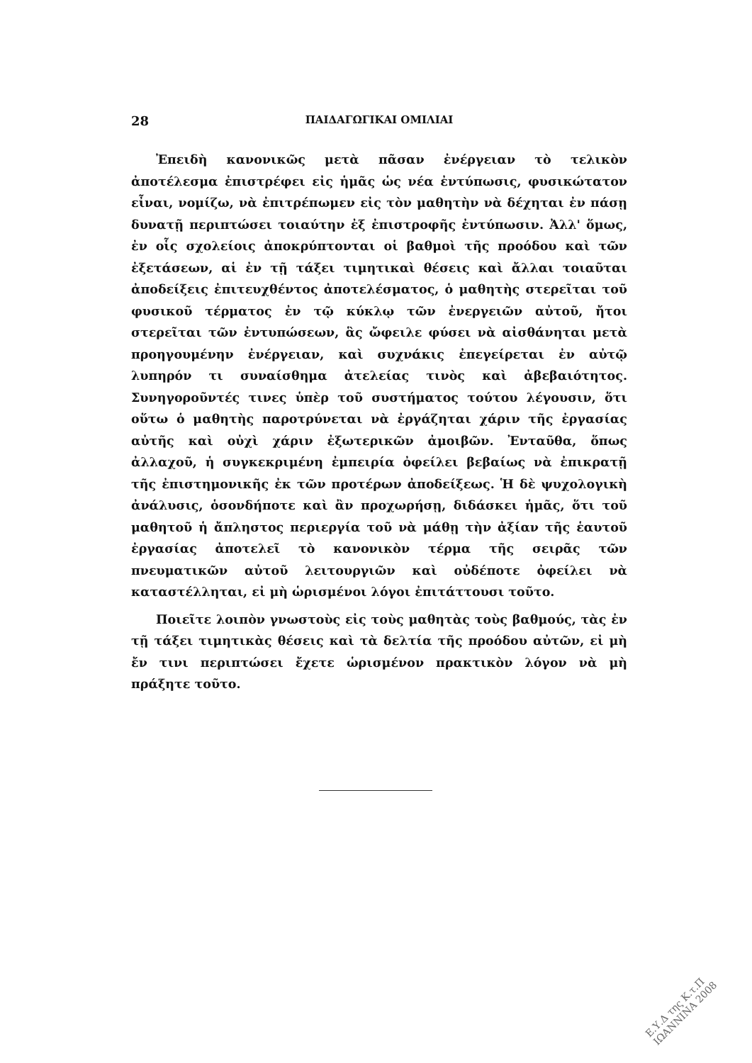28 ΠΑΙΔΑΓΩΓΙΚΑΙ ΟΜΙΛΙΑΙ
Ἐπειδὴ κανονικῶς μετὰ πᾶσαν ἐνέργειαν τὸ τελικὸν ἀποτέλεσμα ἐπιστρέφει εἰς ἡμᾶς ὡς νέα ἐντύπωσις, φυσικώτατον εἶναι, νομίζω, νὰ ἐπιτρέπωμεν εἰς τὸν μαθητὴν νὰ δέχηται ἐν πάσῃ δυνατῇ περιπτώσει τοιαύτην ἐξ ἐπιστροφῆς ἐντύπωσιν. Ἀλλ' ὅμως, ἐν οἷς σχολείοις ἀποκρύπτονται οἱ βαθμοὶ τῆς προόδου καὶ τῶν ἐξετάσεων, αἱ ἐν τῇ τάξει τιμητικαὶ θέσεις καὶ ἄλλαι τοιαῦται ἀποδείξεις ἐπιτευχθέντος ἀποτελέσματος, ὁ μαθητὴς στερεῖται τοῦ φυσικοῦ τέρματος ἐν τῷ κύκλῳ τῶν ἐνεργειῶν αὐτοῦ, ἤτοι στερεῖται τῶν ἐντυπώσεων, ἃς ὤφειλε φύσει νὰ αἰσθάνηται μετὰ προηγουμένην ἐνέργειαν, καὶ συχνάκις ἐπεγείρεται ἐν αὐτῷ λυπηρόν τι συναίσθημα ἀτελείας τινὸς καὶ ἀβεβαιότητος. Συνηγοροῦντές τινες ὑπὲρ τοῦ συστήματος τούτου λέγουσιν, ὅτι οὕτω ὁ μαθητὴς παροτρύνεται νὰ ἐργάζηται χάριν τῆς ἐργασίας αὐτῆς καὶ οὐχὶ χάριν ἐξωτερικῶν ἀμοιβῶν. Ἐνταῦθα, ὅπως ἀλλαχοῦ, ἡ συγκεκριμένη ἐμπειρία ὀφείλει βεβαίως νὰ ἐπικρατῇ τῆς ἐπιστημονικῆς ἐκ τῶν προτέρων ἀποδείξεως. Ἡ δὲ ψυχολογικὴ ἀνάλυσις, ὁσονδήποτε καὶ ἂν προχωρήσῃ, διδάσκει ἡμᾶς, ὅτι τοῦ μαθητοῦ ἡ ἄπληστος περιεργία τοῦ νὰ μάθῃ τὴν ἀξίαν τῆς ἑαυτοῦ ἐργασίας ἀποτελεῖ τὸ κανονικὸν τέρμα τῆς σειρᾶς τῶν πνευματικῶν αὐτοῦ λειτουργιῶν καὶ οὐδέποτε ὀφείλει νὰ καταστέλληται, εἰ μὴ ὡρισμένοι λόγοι ἐπιτάττουσι τοῦτο.
Ποιεῖτε λοιπὸν γνωστοὺς εἰς τοὺς μαθητὰς τοὺς βαθμούς, τὰς ἐν τῇ τάξει τιμητικὰς θέσεις καὶ τὰ δελτία τῆς προόδου αὐτῶν, εἰ μὴ ἔν τινι περιπτώσει ἔχετε ὡρισμένον πρακτικὸν λόγον νὰ μὴ πράξητε τοῦτο.
Ε.Υ.Δ της Κ.τ.Π
ΙΩΑΝΝΙΝΑ 2008